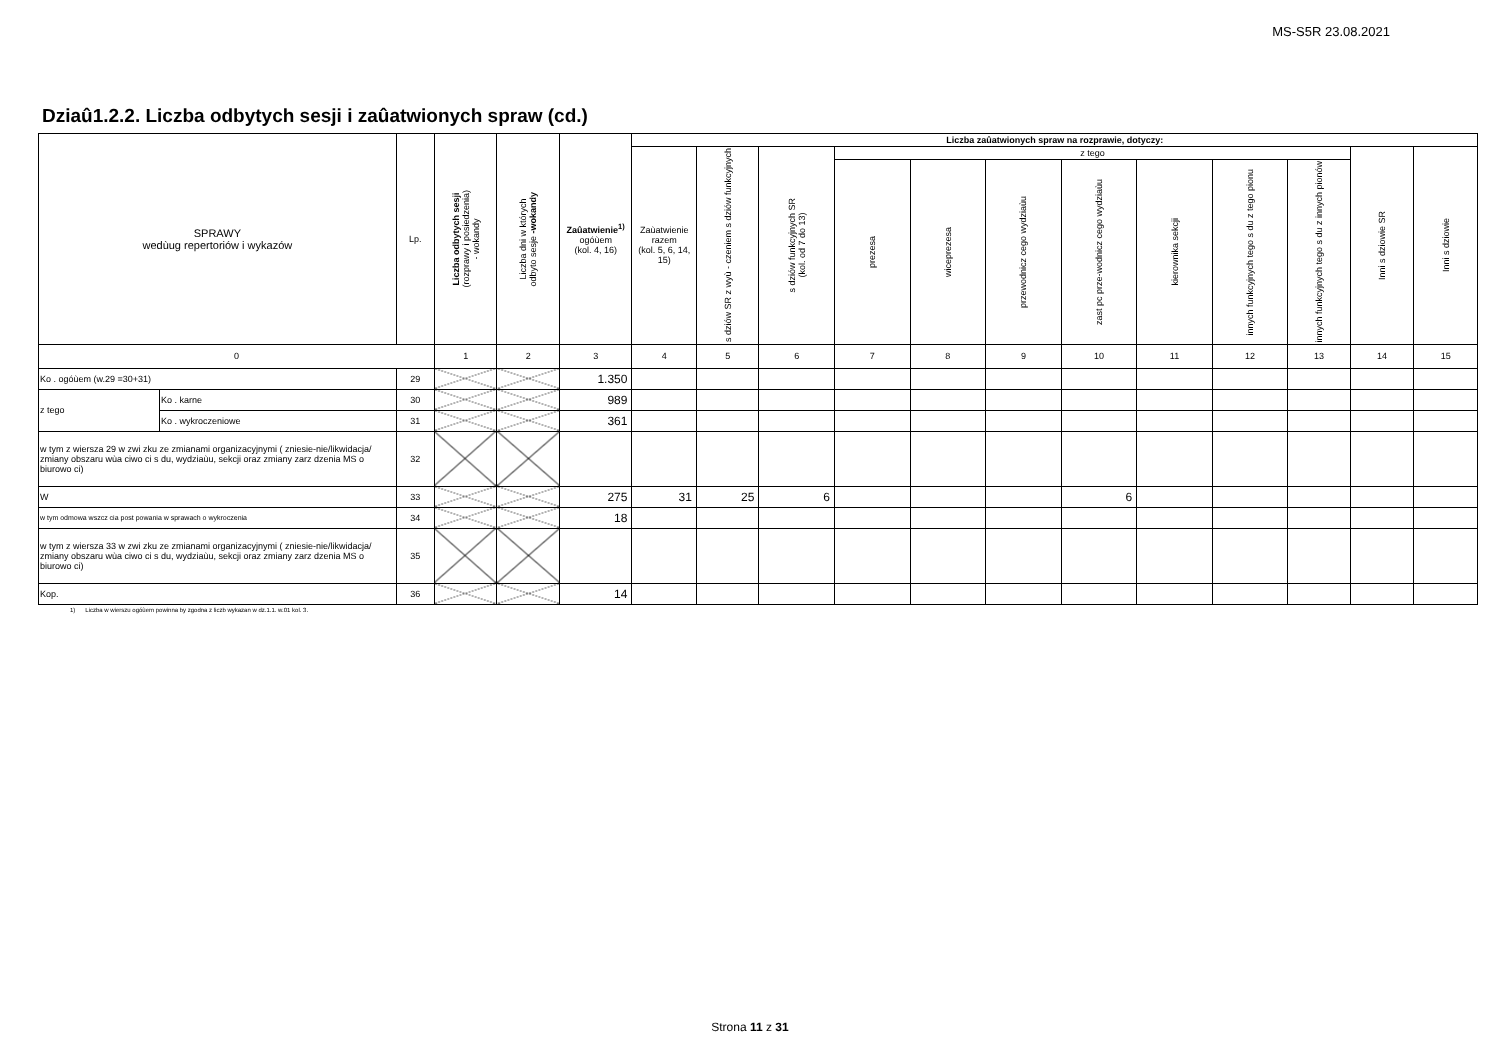MS-S5R 23.08.2021
Dziaû1.2.2. Liczba odbytych sesji i zaûatwionych spraw (cd.)
| SPRAWY wedùug repertoriów i wykazów | | Lp. | Liczba odbytych sesji (rozprawy i posiedzenia) - wokandy | Liczba dni w których odbyto sesje -wokandy | Zaûatwienie<sup>1)</sup> ogóùem (kol. 4, 16) | Liczba zaûatwionych spraw na rozprawie, dotyczy: | | | | | | | | | | | |
| --- | --- | --- | --- | --- | --- | --- | --- | --- | --- | --- | --- | --- | --- | --- | --- | --- | --- |
| | | | | | | Zaùatwienie razem (kol. 5, 6, 14, 15) | s dziów SR z wyù - czeniem s dziów funkcyjnych | s dziów funkcyjnych SR (kol. od 7 do 13) | z tego | | | | | | | Inni s dziowie SR | Inni s dziowie |
| | | | | | | | | | prezesa | wiceprezesa | przewodnicz cego wydziaùu | zast pc prze-wodnicz cego wydziaùu | kierownika sekcji | innych funkcyjnych tego s du z tego pionu | innych funkcyjnych tego s du z innych pionów | | |
| 0 | | | 1 | 2 | 3 | 4 | 5 | 6 | 7 | 8 | 9 | 10 | 11 | 12 | 13 | 14 | 15 |
| Ko . ogóùem (w.29 =30+31) | | 29 | | | 1.350 | | | | | | | | | | | | |
| z tego | Ko . karne | 30 | | | 989 | | | | | | | | | | | | |
| | Ko . wykroczeniowe | 31 | | | 361 | | | | | | | | | | | | |
| w tym z wiersza 29 w zwi zku ze zmianami organizacyjnymi ( zniesie-nie/likwidacja/ zmiany obszaru wùa ciwo ci s du, wydziaùu, sekcji oraz zmiany zarz dzenia MS o biurowo ci) | | 32 | | | | | | | | | | | | | | | |
| W | | 33 | | | 275 | 31 | 25 | 6 | | | | 6 | | | | | |
| w tym odmowa wszcz cia post powania w sprawach o wykroczenia | | 34 | | | 18 | | | | | | | | | | | | |
| w tym z wiersza 33 w zwi zku ze zmianami organizacyjnymi ( zniesie-nie/likwidacja/ zmiany obszaru wùa ciwo ci s du, wydziaùu, sekcji oraz zmiany zarz dzenia MS o biurowo ci) | | 35 | | | | | | | | | | | | | | | |
| Kop. | | 36 | | | 14 | | | | | | | | | | | | |
1) Liczba w wierszu ogóùem powinna by zgodna z liczb wykazan w dz.1.1. w.01 kol. 3.
Strona 11 z 31